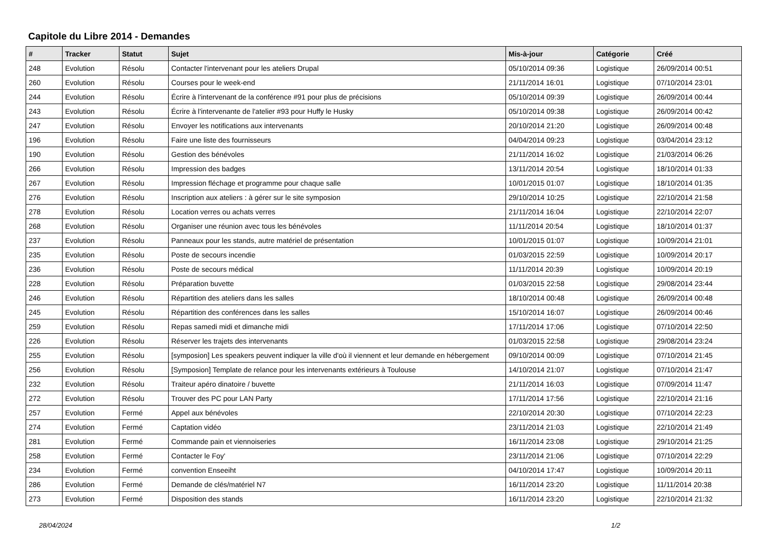Capitole du Libre 2014 - Demandes
| # | Tracker | Statut | Sujet | Mis-à-jour | Catégorie | Créé |
| --- | --- | --- | --- | --- | --- | --- |
| 248 | Evolution | Résolu | Contacter l'intervenant pour les ateliers Drupal | 05/10/2014 09:36 | Logistique | 26/09/2014 00:51 |
| 260 | Evolution | Résolu | Courses pour le week-end | 21/11/2014 16:01 | Logistique | 07/10/2014 23:01 |
| 244 | Evolution | Résolu | Écrire à l'intervenant de la conférence #91 pour plus de précisions | 05/10/2014 09:39 | Logistique | 26/09/2014 00:44 |
| 243 | Evolution | Résolu | Écrire à l'intervenante de l'atelier #93 pour Huffy le Husky | 05/10/2014 09:38 | Logistique | 26/09/2014 00:42 |
| 247 | Evolution | Résolu | Envoyer les notifications aux intervenants | 20/10/2014 21:20 | Logistique | 26/09/2014 00:48 |
| 196 | Evolution | Résolu | Faire une liste des fournisseurs | 04/04/2014 09:23 | Logistique | 03/04/2014 23:12 |
| 190 | Evolution | Résolu | Gestion des bénévoles | 21/11/2014 16:02 | Logistique | 21/03/2014 06:26 |
| 266 | Evolution | Résolu | Impression des badges | 13/11/2014 20:54 | Logistique | 18/10/2014 01:33 |
| 267 | Evolution | Résolu | Impression fléchage et programme pour chaque salle | 10/01/2015 01:07 | Logistique | 18/10/2014 01:35 |
| 276 | Evolution | Résolu | Inscription aux ateliers : à gérer sur le site symposion | 29/10/2014 10:25 | Logistique | 22/10/2014 21:58 |
| 278 | Evolution | Résolu | Location verres ou achats verres | 21/11/2014 16:04 | Logistique | 22/10/2014 22:07 |
| 268 | Evolution | Résolu | Organiser une réunion avec tous les bénévoles | 11/11/2014 20:54 | Logistique | 18/10/2014 01:37 |
| 237 | Evolution | Résolu | Panneaux pour les stands, autre matériel de présentation | 10/01/2015 01:07 | Logistique | 10/09/2014 21:01 |
| 235 | Evolution | Résolu | Poste de secours incendie | 01/03/2015 22:59 | Logistique | 10/09/2014 20:17 |
| 236 | Evolution | Résolu | Poste de secours médical | 11/11/2014 20:39 | Logistique | 10/09/2014 20:19 |
| 228 | Evolution | Résolu | Préparation buvette | 01/03/2015 22:58 | Logistique | 29/08/2014 23:44 |
| 246 | Evolution | Résolu | Répartition des ateliers dans les salles | 18/10/2014 00:48 | Logistique | 26/09/2014 00:48 |
| 245 | Evolution | Résolu | Répartition des conférences dans les salles | 15/10/2014 16:07 | Logistique | 26/09/2014 00:46 |
| 259 | Evolution | Résolu | Repas samedi midi et dimanche midi | 17/11/2014 17:06 | Logistique | 07/10/2014 22:50 |
| 226 | Evolution | Résolu | Réserver les trajets des intervenants | 01/03/2015 22:58 | Logistique | 29/08/2014 23:24 |
| 255 | Evolution | Résolu | [symposion] Les speakers peuvent indiquer la ville d'où il viennent et leur demande en hébergement | 09/10/2014 00:09 | Logistique | 07/10/2014 21:45 |
| 256 | Evolution | Résolu | [Symposion] Template de relance pour les intervenants extérieurs à Toulouse | 14/10/2014 21:07 | Logistique | 07/10/2014 21:47 |
| 232 | Evolution | Résolu | Traiteur apéro dinatoire / buvette | 21/11/2014 16:03 | Logistique | 07/09/2014 11:47 |
| 272 | Evolution | Résolu | Trouver des PC pour LAN Party | 17/11/2014 17:56 | Logistique | 22/10/2014 21:16 |
| 257 | Evolution | Fermé | Appel aux bénévoles | 22/10/2014 20:30 | Logistique | 07/10/2014 22:23 |
| 274 | Evolution | Fermé | Captation vidéo | 23/11/2014 21:03 | Logistique | 22/10/2014 21:49 |
| 281 | Evolution | Fermé | Commande pain et viennoiseries | 16/11/2014 23:08 | Logistique | 29/10/2014 21:25 |
| 258 | Evolution | Fermé | Contacter le Foy' | 23/11/2014 21:06 | Logistique | 07/10/2014 22:29 |
| 234 | Evolution | Fermé | convention Enseeiht | 04/10/2014 17:47 | Logistique | 10/09/2014 20:11 |
| 286 | Evolution | Fermé | Demande de clés/matériel N7 | 16/11/2014 23:20 | Logistique | 11/11/2014 20:38 |
| 273 | Evolution | Fermé | Disposition des stands | 16/11/2014 23:20 | Logistique | 22/10/2014 21:32 |
28/04/2024 1/2